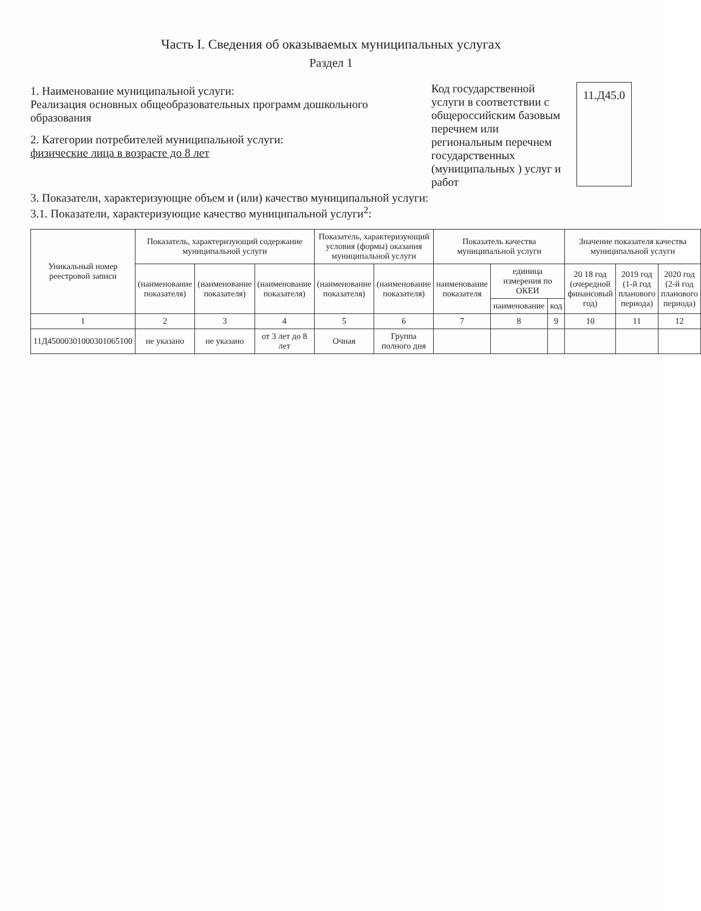Часть I. Сведения об оказываемых муниципальных услугах
Раздел 1
1. Наименование муниципальной услуги:
Реализация основных общеобразовательных программ дошкольного образования
2. Категории потребителей муниципальной услуги:
физические лица в возрасте до 8 лет
Код государственной услуги в соответствии с общероссийским базовым перечнем или региональным перечнем государственных (муниципальных ) услуг и работ
11.Д45.0
3. Показатели, характеризующие объем и (или) качество муниципальной услуги:
3.1. Показатели, характеризующие качество муниципальной услуги<sup>2</sup>:
| Уникальный номер реестровой записи | Показатель, характеризующий содержание муниципальной услуги | | | Показатель, характеризующий условия (формы) оказания муниципальной услуги | | Показатель качества муниципальной услуги | | | Значение показателя качества муниципальной услуги | | |
| --- | --- | --- | --- | --- | --- | --- | --- | --- | --- | --- | --- |
| | (наименование показателя) | (наименование показателя) | (наименование показателя) | (наименование показателя) | (наименование показателя) | наименование показателя | единица измерения по ОКЕИ | | 20 18 год (очередной финансовый год) | 2019 год (1-й год планового периода) | 2020 год (2-й год планового периода) |
| | | | | | | | наименование | код | | | |
| 1 | 2 | 3 | 4 | 5 | 6 | 7 | 8 | 9 | 10 | 11 | 12 |
| 11Д45000301000301065100 | не указано | не указано | от 3 лет до 8 лет | Очная | Группа полного дня | | | | | | |